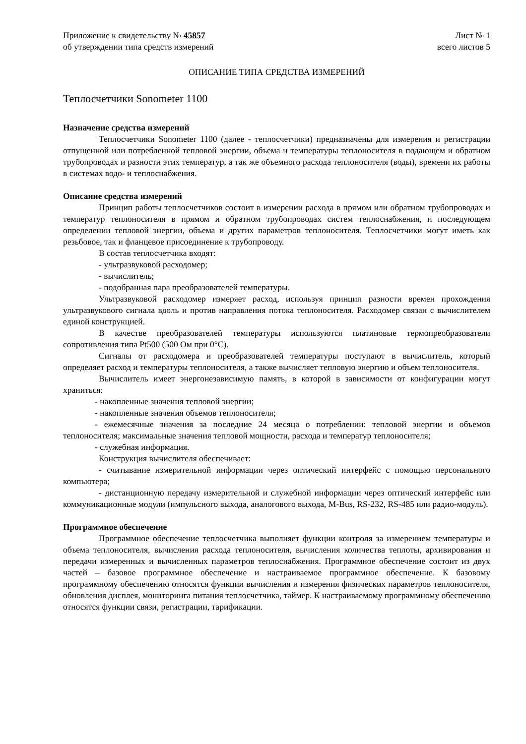Приложение к свидетельству № 45857
об утверждении типа средств измерений
Лист № 1
всего листов 5
ОПИСАНИЕ ТИПА СРЕДСТВА ИЗМЕРЕНИЙ
Теплосчетчики Sonometer 1100
Назначение средства измерений
Теплосчетчики Sonometer 1100 (далее - теплосчетчики) предназначены для измерения и регистрации отпущенной или потребленной тепловой энергии, объема и температуры теплоносителя в подающем и обратном трубопроводах и разности этих температур, а так же объемного расхода теплоносителя (воды), времени их работы в системах водо- и теплоснабжения.
Описание средства измерений
Принцип работы теплосчетчиков состоит в измерении расхода в прямом или обратном трубопроводах и температур теплоносителя в прямом и обратном трубопроводах систем теплоснабжения, и последующем определении тепловой энергии, объема и других параметров теплоносителя. Теплосчетчики могут иметь как резьбовое, так и фланцевое присоединение к трубопроводу.
В состав теплосчетчика входят:
- ультразвуковой расходомер;
- вычислитель;
- подобранная пара преобразователей температуры.
Ультразвуковой расходомер измеряет расход, используя принцип разности времен прохождения ультразвукового сигнала вдоль и против направления потока теплоносителя. Расходомер связан с вычислителем единой конструкцией.
В качестве преобразователей температуры используются платиновые термопреобразователи сопротивления типа Pt500 (500 Ом при 0°С).
Сигналы от расходомера и преобразователей температуры поступают в вычислитель, который определяет расход и температуры теплоносителя, а также вычисляет тепловую энергию и объем теплоносителя.
Вычислитель имеет энергонезависимую память, в которой в зависимости от конфигурации могут храниться:
- накопленные значения тепловой энергии;
- накопленные значения объемов теплоносителя;
- ежемесячные значения за последние 24 месяца о потреблении: тепловой энергии и объемов теплоносителя; максимальные значения тепловой мощности, расхода и температур теплоносителя;
- служебная информация.
Конструкция вычислителя обеспечивает:
- считывание измерительной информации через оптический интерфейс с помощью персонального компьютера;
- дистанционную передачу измерительной и служебной информации через оптический интерфейс или коммуникационные модули (импульсного выхода, аналогового выхода, M-Bus, RS-232, RS-485 или радио-модуль).
Программное обеспечение
Программное обеспечение теплосчетчика выполняет функции контроля за измерением температуры и объема теплоносителя, вычисления расхода теплоносителя, вычисления количества теплоты, архивирования и передачи измеренных и вычисленных параметров теплоснабжения. Программное обеспечение состоит из двух частей – базовое программное обеспечение и настраиваемое программное обеспечение. К базовому программному обеспечению относятся функции вычисления и измерения физических параметров теплоносителя, обновления дисплея, мониторинга питания теплосчетчика, таймер. К настраиваемому программному обеспечению относятся функции связи, регистрации, тарификации.